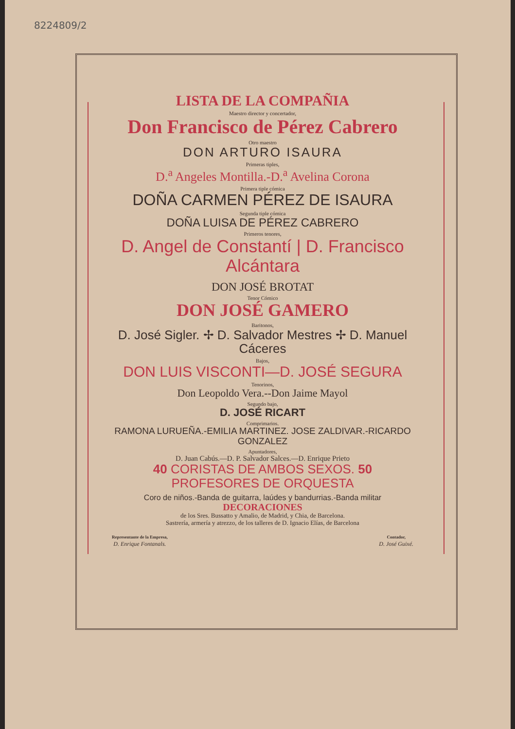8224809/2
LISTA DE LA COMPAÑIA
Maestro director y concertador,
Don Francisco de Pérez Cabrero
Otro maestro
DON ARTURO ISAURA
Primeras tiples,
D.<sup>a</sup> Angeles Montilla.-D.<sup>a</sup> Avelina Corona
Primera tiple cómica
DOÑA CARMEN PÉREZ DE ISAURA
Segunda tiple cómica
DOÑA LUISA DE PÉREZ CABRERO
Primeros tenores,
D. Angel de Constantí | D. Francisco Alcántara
DON JOSÉ BROTAT
Tenor Cómico
DON JOSÉ GAMERO
Baritonos,
D. José Sigler. ✢ D. Salvador Mestres ✢ D. Manuel Cáceres
Bajos,
DON LUIS VISCONTI—D. JOSÉ SEGURA
Tenorinos,
Don Leopoldo Vera.--Don Jaime Mayol
Segundo bajo,
D. JOSÉ RICART
Comprimarios.
RAMONA LURUEÑA.-EMILIA MARTINEZ. JOSE ZALDIVAR.-RICARDO GONZALEZ
Apuntadores,
D. Juan Cabús.—D. P. Salvador Salces.—D. Enrique Prieto
40 CORISTAS DE AMBOS SEXOS. 50 PROFESORES DE ORQUESTA
Coro de niños.-Banda de guitarra, laúdes y bandurrias.-Banda militar
DECORACIONES
de los Sres. Bussatto y Amalio, de Madrid, y Chia, de Barcelona.
Sastrería, armería y atrezzo, de los talleres de D. Ignacio Elías, de Barcelona
Representante de la Empresa,
D. Enrique Fontanals.
Contador,
D. José Guixé.